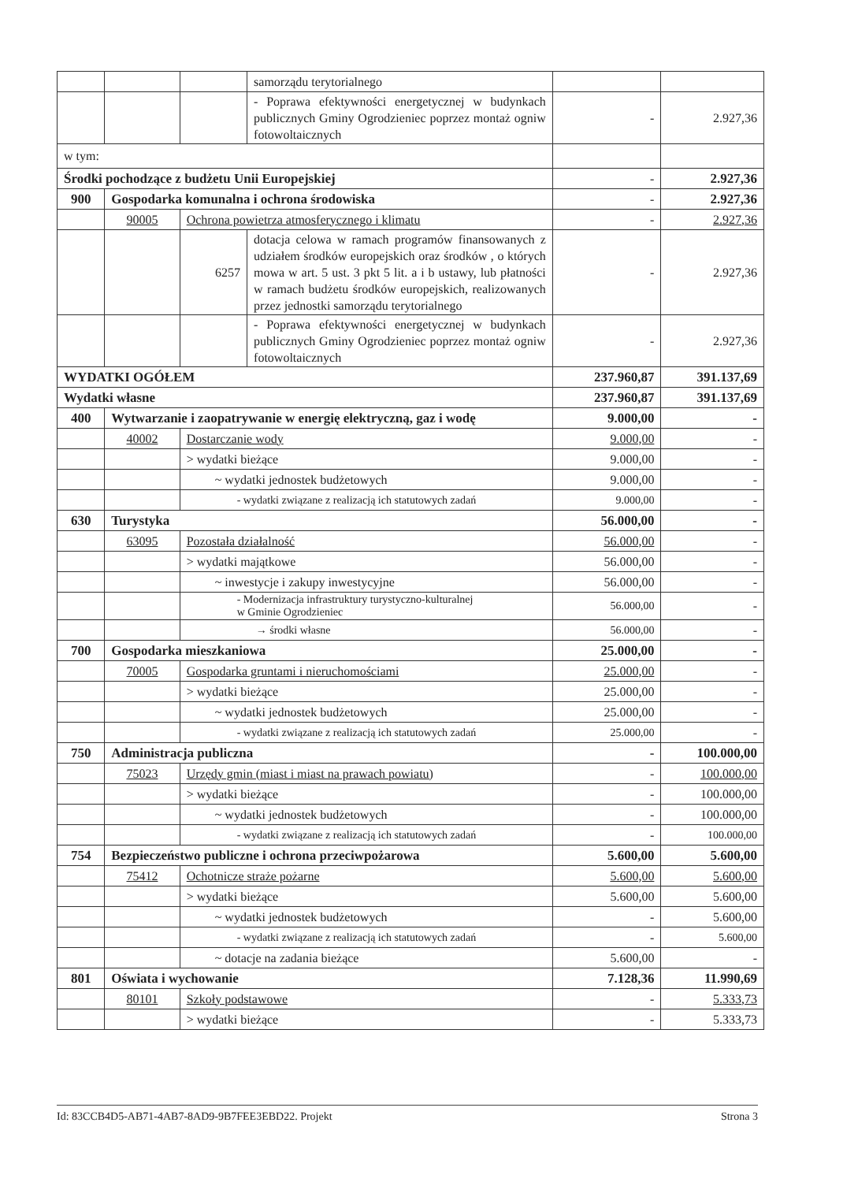| | | | samorządu terytorialnego | | |
| | | | - Poprawa efektywności energetycznej w budynkach publicznych Gminy Ogrodzieniec poprzez montaż ogniw fotowoltaicznych | - | 2.927,36 |
| w tym: | | | | | |
| Środki pochodzące z budżetu Unii Europejskiej | | | | - | 2.927,36 |
| 900 | Gospodarka komunalna i ochrona środowiska | | | - | 2.927,36 |
| | 90005 | Ochrona powietrza atmosferycznego i klimatu | | - | 2.927,36 |
| | | 6257 | dotacja celowa w ramach programów finansowanych z udziałem środków europejskich oraz środków , o których mowa w art. 5 ust. 3 pkt 5 lit. a i b ustawy, lub płatności w ramach budżetu środków europejskich, realizowanych przez jednostki samorządu terytorialnego | - | 2.927,36 |
| | | | - Poprawa efektywności energetycznej w budynkach publicznych Gminy Ogrodzieniec poprzez montaż ogniw fotowoltaicznych | - | 2.927,36 |
| WYDATKI OGÓŁEM | | | | 237.960,87 | 391.137,69 |
| Wydatki własne | | | | 237.960,87 | 391.137,69 |
| 400 | Wytwarzanie i zaopatrywanie w energię elektryczną, gaz i wodę | | | 9.000,00 | - |
| | 40002 | Dostarczanie wody | | 9.000,00 | - |
| | | > wydatki bieżące | | 9.000,00 | - |
| | | ~ wydatki jednostek budżetowych | | 9.000,00 | - |
| | | - wydatki związane z realizacją ich statutowych zadań | | 9.000,00 | - |
| 630 | Turystyka | | | 56.000,00 | - |
| | 63095 | Pozostała działalność | | 56.000,00 | - |
| | | > wydatki majątkowe | | 56.000,00 | - |
| | | ~ inwestycje i zakupy inwestycyjne | | 56.000,00 | - |
| | | - Modernizacja infrastruktury turystyczno-kulturalnej w Gminie Ogrodzieniec | | 56.000,00 | - |
| | | → środki własne | | 56.000,00 | - |
| 700 | Gospodarka mieszkaniowa | | | 25.000,00 | - |
| | 70005 | Gospodarka gruntami i nieruchomościami | | 25.000,00 | - |
| | | > wydatki bieżące | | 25.000,00 | - |
| | | ~ wydatki jednostek budżetowych | | 25.000,00 | - |
| | | - wydatki związane z realizacją ich statutowych zadań | | 25.000,00 | - |
| 750 | Administracja publiczna | | | - | 100.000,00 |
| | 75023 | Urzędy gmin (miast i miast na prawach powiatu) | | - | 100.000,00 |
| | | > wydatki bieżące | | - | 100.000,00 |
| | | ~ wydatki jednostek budżetowych | | - | 100.000,00 |
| | | - wydatki związane z realizacją ich statutowych zadań | | - | 100.000,00 |
| 754 | Bezpieczeństwo publiczne i ochrona przeciwpożarowa | | | 5.600,00 | 5.600,00 |
| | 75412 | Ochotnicze straże pożarne | | 5.600,00 | 5.600,00 |
| | | > wydatki bieżące | | 5.600,00 | 5.600,00 |
| | | ~ wydatki jednostek budżetowych | | - | 5.600,00 |
| | | - wydatki związane z realizacją ich statutowych zadań | | - | 5.600,00 |
| | | ~ dotacje na zadania bieżące | | 5.600,00 | - |
| 801 | Oświata i wychowanie | | | 7.128,36 | 11.990,69 |
| | 80101 | Szkoły podstawowe | | - | 5.333,73 |
| | | > wydatki bieżące | | - | 5.333,73 |
Id: 83CCB4D5-AB71-4AB7-8AD9-9B7FEE3EBD22. Projekt Strona 3